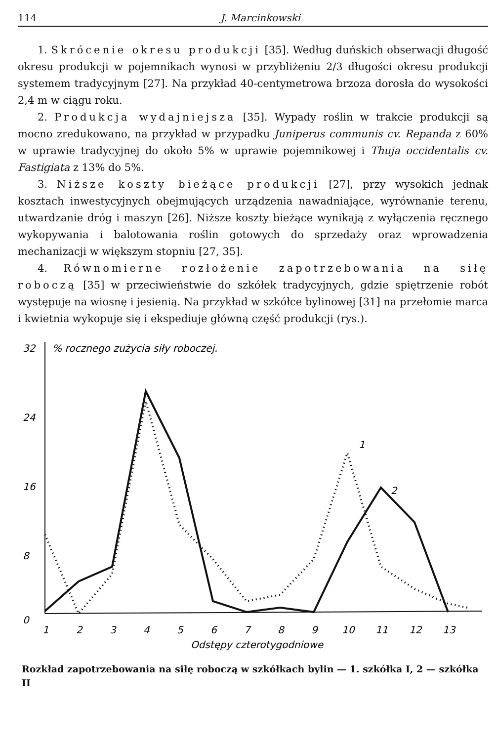114 J. Marcinkowski
1. Skrócenie okresu produkcji [35]. Według duńskich obserwacji długość okresu produkcji w pojemnikach wynosi w przybliżeniu 2/3 długości okresu produkcji systemem tradycyjnym [27]. Na przykład 40-centymetrowa brzoza dorosła do wysokości 2,4 m w ciągu roku.
2. Produkcja wydajniejsza [35]. Wypady roślin w trakcie produkcji są mocno zredukowano, na przykład w przypadku Juniperus communis cv. Repanda z 60% w uprawie tradycyjnej do około 5% w uprawie pojemnikowej i Thuja occidentalis cv. Fastigiata z 13% do 5%.
3. Niższe koszty bieżące produkcji [27], przy wysokich jednak kosztach inwestycyjnych obejmujących urządzenia nawadniające, wyrównanie terenu, utwardzanie dróg i maszyn [26]. Niższe koszty bieżące wynikają z wyłączenia ręcznego wykopywania i balotowania roślin gotowych do sprzedaży oraz wprowadzenia mechanizacji w większym stopniu [27, 35].
4. Równomierne rozłożenie zapotrzebowania na siłę roboczą [35] w przeciwieństwie do szkółek tradycyjnych, gdzie spiętrzenie robót występuje na wiosnę i jesienią. Na przykład w szkółce bylinowej [31] na przełomie marca i kwietnia wykopuje się i ekspediuje główną część produkcji (rys.).
32
% rocznego zużycia siły roboczej.
24
16
8
0
1
2
3
4
5
6
7
8
9
10
11
12
13
Odstępy czterotygodniowe
1
2
Rozkład zapotrzebowania na siłę roboczą w szkółkach bylin — 1. szkółka I, 2 — szkółka II